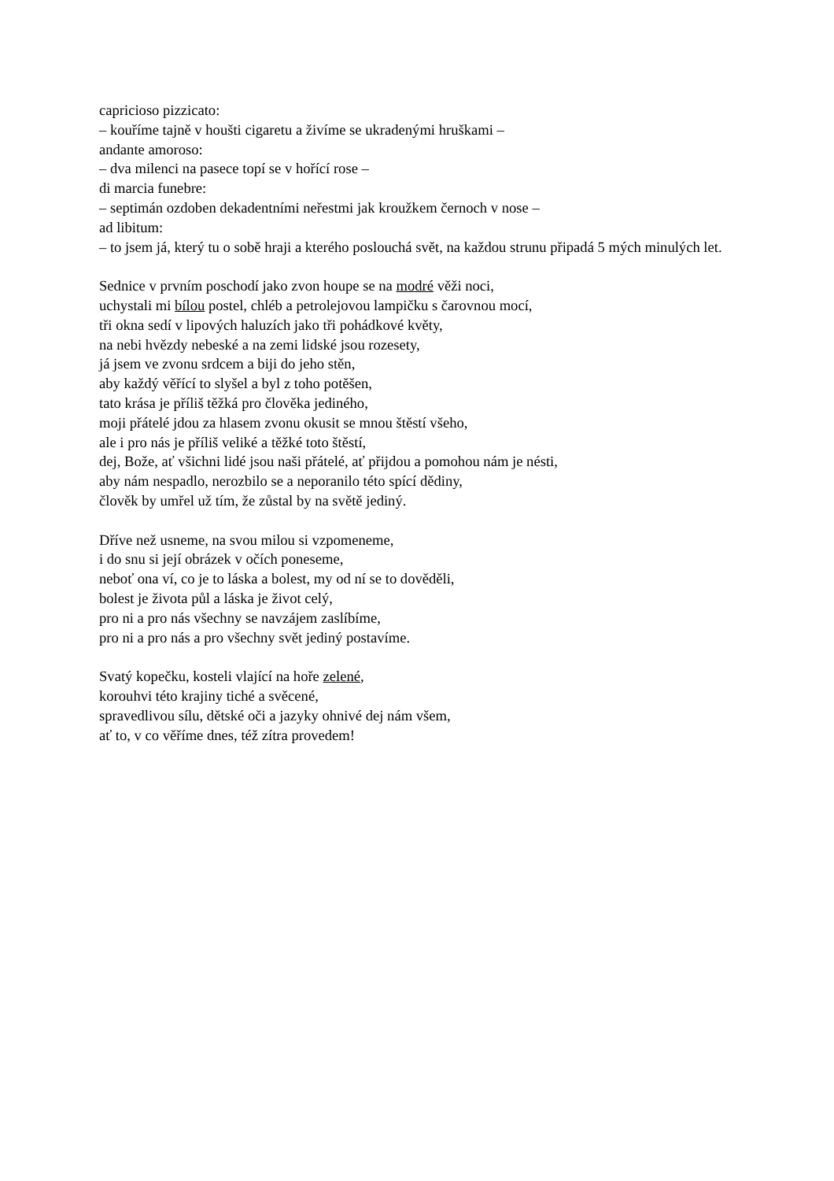capricioso pizzicato:
– kouříme tajně v houšti cigaretu a živíme se ukradenými hruškami –
andante amoroso:
– dva milenci na pasece topí se v hořící rose –
di marcia funebre:
– septimán ozdoben dekadentními neřestmi jak kroužkem černoch v nose –
ad libitum:
– to jsem já, který tu o sobě hraji a kterého poslouchá svět, na každou strunu připadá 5 mých minulých let.
Sednice v prvním poschodí jako zvon houpe se na modré věži noci,
uchystali mi bílou postel, chléb a petrolejovou lampičku s čarovnou mocí,
tři okna sedí v lipových haluzích jako tři pohádkové květy,
na nebi hvězdy nebeské a na zemi lidské jsou rozesety,
já jsem ve zvonu srdcem a biji do jeho stěn,
aby každý věřící to slyšel a byl z toho potěšen,
tato krása je příliš těžká pro člověka jediného,
moji přátelé jdou za hlasem zvonu okusit se mnou štěstí všeho,
ale i pro nás je příliš veliké a těžké toto štěstí,
dej, Bože, ať všichni lidé jsou naši přátelé, ať přijdou a pomohou nám je nésti,
aby nám nespadlo, nerozbilo se a neporanilo této spící dědiny,
člověk by umřel už tím, že zůstal by na světě jediný.
Dříve než usneme, na svou milou si vzpomeneme,
i do snu si její obrázek v očích poneseme,
neboť ona ví, co je to láska a bolest, my od ní se to dověděli,
bolest je života půl a láska je život celý,
pro ni a pro nás všechny se navzájem zaslíbíme,
pro ni a pro nás a pro všechny svět jediný postavíme.
Svatý kopečku, kosteli vlající na hoře zelené,
korouhvi této krajiny tiché a svěcené,
spravedlivou sílu, dětské oči a jazyky ohnivé dej nám všem,
ať to, v co věříme dnes, též zítra provedem!